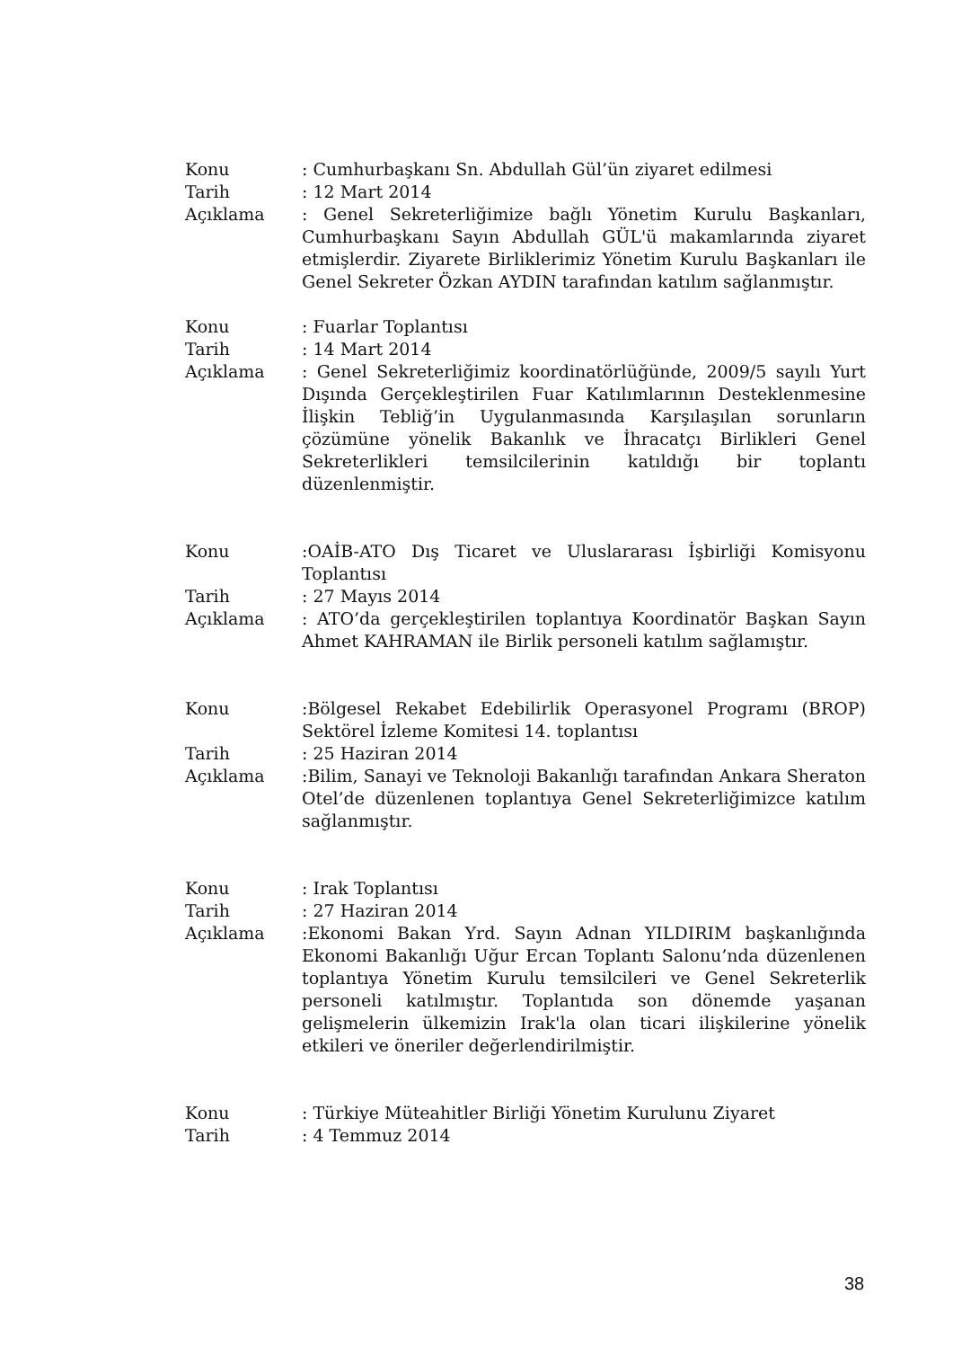Konu : Cumhurbaşkanı Sn. Abdullah Gül’ün ziyaret edilmesi
Tarih : 12 Mart 2014
Açıklama : Genel Sekreterliğimize bağlı Yönetim Kurulu Başkanları, Cumhurbaşkanı Sayın Abdullah GÜL'ü makamlarında ziyaret etmişlerdir. Ziyarete Birliklerimiz Yönetim Kurulu Başkanları ile Genel Sekreter Özkan AYDIN tarafından katılım sağlanmıştır.
Konu : Fuarlar Toplantısı
Tarih : 14 Mart 2014
Açıklama : Genel Sekreterliğimiz koordinatörlüğünde, 2009/5 sayılı Yurt Dışında Gerçekleştirilen Fuar Katılımlarının Desteklenmesine İlişkin Tebliğ’in Uygulanmasında Karşılaşılan sorunların çözümüne yönelik Bakanlık ve İhracatçı Birlikleri Genel Sekreterlikleri temsilcilerinin katıldığı bir toplantı düzenlenmiştir.
Konu :OAİB-ATO Dış Ticaret ve Uluslararası İşbirliği Komisyonu Toplantısı
Tarih : 27 Mayıs 2014
Açıklama : ATO’da gerçekleştirilen toplantıya Koordinatör Başkan Sayın Ahmet KAHRAMAN ile Birlik personeli katılım sağlamıştır.
Konu :Bölgesel Rekabet Edebilirlik Operasyonel Programı (BROP) Sektörel İzleme Komitesi 14. toplantısı
Tarih : 25 Haziran 2014
Açıklama :Bilim, Sanayi ve Teknoloji Bakanlığı tarafından Ankara Sheraton Otel’de düzenlenen toplantıya Genel Sekreterliğimizce katılım sağlanmıştır.
Konu : Irak Toplantısı
Tarih : 27 Haziran 2014
Açıklama :Ekonomi Bakan Yrd. Sayın Adnan YILDIRIM başkanlığında Ekonomi Bakanlığı Uğur Ercan Toplantı Salonu’nda düzenlenen toplantıya Yönetim Kurulu temsilcileri ve Genel Sekreterlik personeli katılmıştır. Toplantıda son dönemde yaşanan gelişmelerin ülkemizin Irak'la olan ticari ilişkilerine yönelik etkileri ve öneriler değerlendirilmiştir.
Konu : Türkiye Müteahitler Birliği Yönetim Kurulunu Ziyaret
Tarih : 4 Temmuz 2014
38